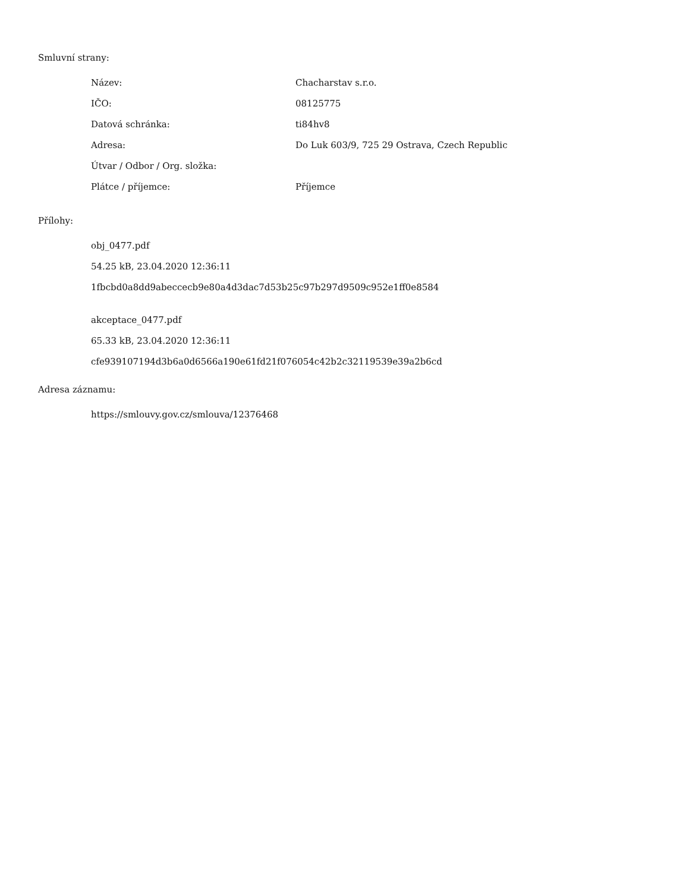Smluvní strany:
| Název: | Chacharstav s.r.o. |
| IČO: | 08125775 |
| Datová schránka: | ti84hv8 |
| Adresa: | Do Luk 603/9, 725 29 Ostrava, Czech Republic |
| Útvar / Odbor / Org. složka: | |
| Plátce / příjemce: | Příjemce |
Přílohy:
obj_0477.pdf
54.25 kB, 23.04.2020 12:36:11
1fbcbd0a8dd9abeccecb9e80a4d3dac7d53b25c97b297d9509c952e1ff0e8584
akceptace_0477.pdf
65.33 kB, 23.04.2020 12:36:11
cfe939107194d3b6a0d6566a190e61fd21f076054c42b2c32119539e39a2b6cd
Adresa záznamu:
https://smlouvy.gov.cz/smlouva/12376468